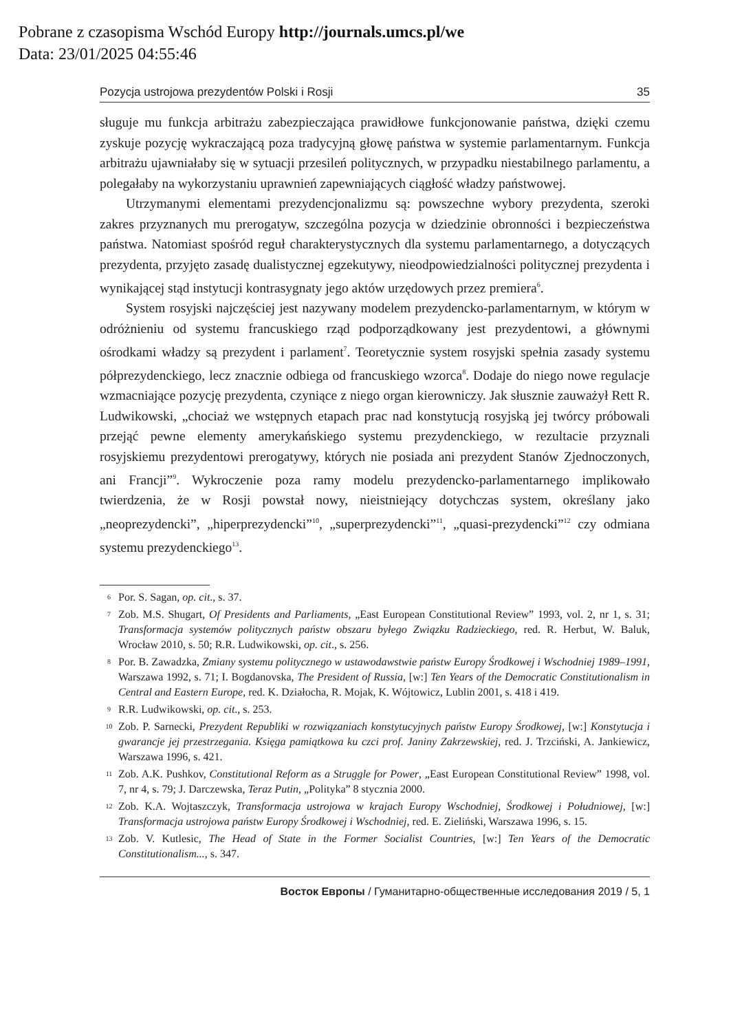Pobrane z czasopisma Wschód Europy http://journals.umcs.pl/we
Data: 23/01/2025 04:55:46
Pozycja ustrojowa prezydentów Polski i Rosji 35
sługuje mu funkcja arbitrażu zabezpieczająca prawidłowe funkcjonowanie państwa, dzięki czemu zyskuje pozycję wykraczającą poza tradycyjną głowę państwa w systemie parlamentarnym. Funkcja arbitrażu ujawniałaby się w sytuacji przesileń politycznych, w przypadku niestabilnego parlamentu, a polegałaby na wykorzystaniu uprawnień zapewniających ciągłość władzy państwowej.
Utrzymanymi elementami prezydencjonalizmu są: powszechne wybory prezydenta, szeroki zakres przyznanych mu prerogatyw, szczególna pozycja w dziedzinie obronności i bezpieczeństwa państwa. Natomiast spośród reguł charakterystycznych dla systemu parlamentarnego, a dotyczących prezydenta, przyjęto zasadę dualistycznej egzekutywy, nieodpowiedzialności politycznej prezydenta i wynikającej stąd instytucji kontrasygnaty jego aktów urzędowych przez premiera<sup>6</sup>.
System rosyjski najczęściej jest nazywany modelem prezydencko-parlamentarnym, w którym w odróżnieniu od systemu francuskiego rząd podporządkowany jest prezydentowi, a głównymi ośrodkami władzy są prezydent i parlament<sup>7</sup>. Teoretycznie system rosyjski spełnia zasady systemu półprezydenckiego, lecz znacznie odbiega od francuskiego wzorca<sup>8</sup>. Dodaje do niego nowe regulacje wzmacniające pozycję prezydenta, czyniące z niego organ kierowniczy. Jak słusznie zauważył Rett R. Ludwikowski, „chociaż we wstępnych etapach prac nad konstytucją rosyjską jej twórcy próbowali przejąć pewne elementy amerykańskiego systemu prezydenckiego, w rezultacie przyznali rosyjskiemu prezydentowi prerogatywy, których nie posiada ani prezydent Stanów Zjednoczonych, ani Francji”<sup>9</sup>. Wykroczenie poza ramy modelu prezydencko-parlamentarnego implikowało twierdzenia, że w Rosji powstał nowy, nieistniejący dotychczas system, określany jako „neoprezydencki”, „hiperprezydencki”<sup>10</sup>, „superprezydencki”<sup>11</sup>, „quasi-prezydencki”<sup>12</sup> czy odmiana systemu prezydenckiego<sup>13</sup>.
6 Por. S. Sagan, op. cit., s. 37.
7 Zob. M.S. Shugart, Of Presidents and Parliaments, „East European Constitutional Review” 1993, vol. 2, nr 1, s. 31; Transformacja systemów politycznych państw obszaru byłego Związku Radzieckiego, red. R. Herbut, W. Baluk, Wrocław 2010, s. 50; R.R. Ludwikowski, op. cit., s. 256.
8 Por. B. Zawadzka, Zmiany systemu politycznego w ustawodawstwie państw Europy Środkowej i Wschodniej 1989–1991, Warszawa 1992, s. 71; I. Bogdanovska, The President of Russia, [w:] Ten Years of the Democratic Constitutionalism in Central and Eastern Europe, red. K. Działocha, R. Mojak, K. Wójtowicz, Lublin 2001, s. 418 i 419.
9 R.R. Ludwikowski, op. cit., s. 253.
10 Zob. P. Sarnecki, Prezydent Republiki w rozwiązaniach konstytucyjnych państw Europy Środkowej, [w:] Konstytucja i gwarancje jej przestrzegania. Księga pamiątkowa ku czci prof. Janiny Zakrzewskiej, red. J. Trzciński, A. Jankiewicz, Warszawa 1996, s. 421.
11 Zob. A.K. Pushkov, Constitutional Reform as a Struggle for Power, „East European Constitutional Review” 1998, vol. 7, nr 4, s. 79; J. Darczewska, Teraz Putin, „Polityka” 8 stycznia 2000.
12 Zob. K.A. Wojtaszczyk, Transformacja ustrojowa w krajach Europy Wschodniej, Środkowej i Południowej, [w:] Transformacja ustrojowa państw Europy Środkowej i Wschodniej, red. E. Zieliński, Warszawa 1996, s. 15.
13 Zob. V. Kutlesic, The Head of State in the Former Socialist Countries, [w:] Ten Years of the Democratic Constitutionalism..., s. 347.
Восток Европы / Гуманитарно-общественные исследования 2019 / 5, 1